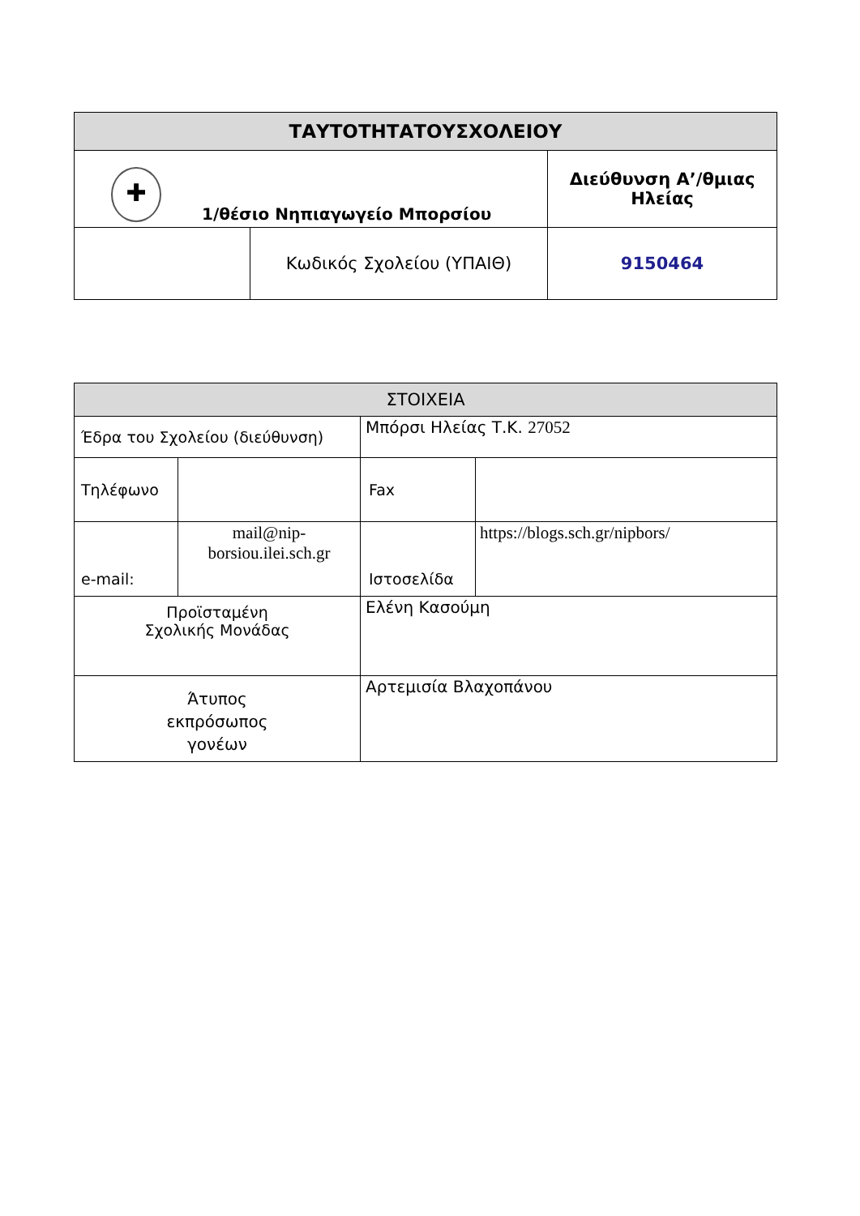| ΤΑΥΤΟΤΗΤΑΤΟΥΣΧΟΛΕΙΟΥ | | |
| --- | --- | --- |
| ✚ 1/θέσιο Νηπιαγωγείο Μπορσίου | | Διεύθυνση Α’/θμιας Ηλείας |
| | Κωδικός Σχολείου (ΥΠΑΙΘ) | 9150464 |
| ΣΤΟΙΧΕΙΑ | | | |
| --- | --- | --- | --- |
| Έδρα του Σχολείου (διεύθυνση) | | Μπόρσι Ηλείας Τ.Κ. 27052 | |
| Τηλέφωνο | | Fax | |
| e-mail: | mail@nip-borsiou.ilei.sch.gr | Ιστοσελίδα | https://blogs.sch.gr/nipbors/ |
| Προϊσταμένη Σχολικής Μονάδας | | Ελένη Κασούμη | |
| Άτυπος εκπρόσωπος γονέων | | Αρτεμισία Βλαχοπάνου | |